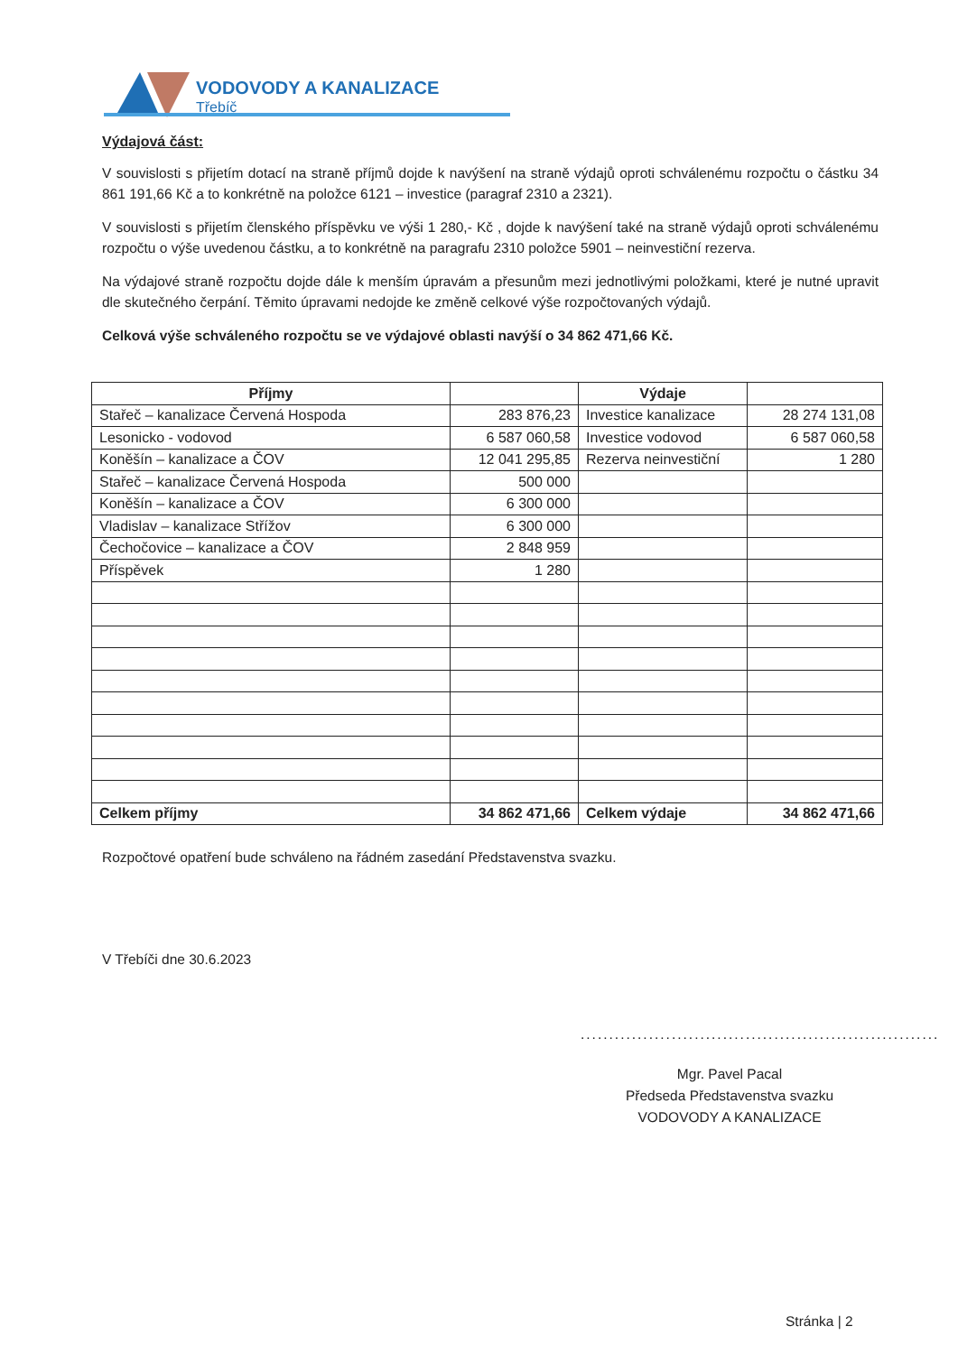VODOVODY A KANALIZACE
Třebíč
Výdajová část:
V souvislosti s přijetím dotací na straně příjmů dojde k navýšení na straně výdajů oproti schválenému rozpočtu o částku 34 861 191,66 Kč a to konkrétně na položce 6121 – investice (paragraf 2310 a 2321).
V souvislosti s přijetím členského příspěvku ve výši 1 280,- Kč , dojde k navýšení také na straně výdajů oproti schválenému rozpočtu o výše uvedenou částku, a to konkrétně na paragrafu 2310 položce 5901 – neinvestiční rezerva.
Na výdajové straně rozpočtu dojde dále k menším úpravám a přesunům mezi jednotlivými položkami, které je nutné upravit dle skutečného čerpání. Těmito úpravami nedojde ke změně celkové výše rozpočtovaných výdajů.
Celková výše schváleného rozpočtu se ve výdajové oblasti navýší o 34 862 471,66 Kč.
| Příjmy | | Výdaje | |
| --- | --- | --- | --- |
| Stařeč – kanalizace Červená Hospoda | 283 876,23 | Investice kanalizace | 28 274 131,08 |
| Lesonicko - vodovod | 6 587 060,58 | Investice vodovod | 6 587 060,58 |
| Koněšín – kanalizace a ČOV | 12 041 295,85 | Rezerva neinvestiční | 1 280 |
| Stařeč – kanalizace Červená Hospoda | 500 000 | | |
| Koněšín – kanalizace a ČOV | 6 300 000 | | |
| Vladislav – kanalizace Střížov | 6 300 000 | | |
| Čechočovice – kanalizace a ČOV | 2 848 959 | | |
| Příspěvek | 1 280 | | |
| Celkem příjmy | 34 862 471,66 | Celkem výdaje | 34 862 471,66 |
Rozpočtové opatření bude schváleno na řádném zasedání Představenstva svazku.
V Třebíči dne 30.6.2023
...............................................................
Mgr. Pavel Pacal
Předseda Představenstva svazku
VODOVODY A KANALIZACE
Stránka | 2